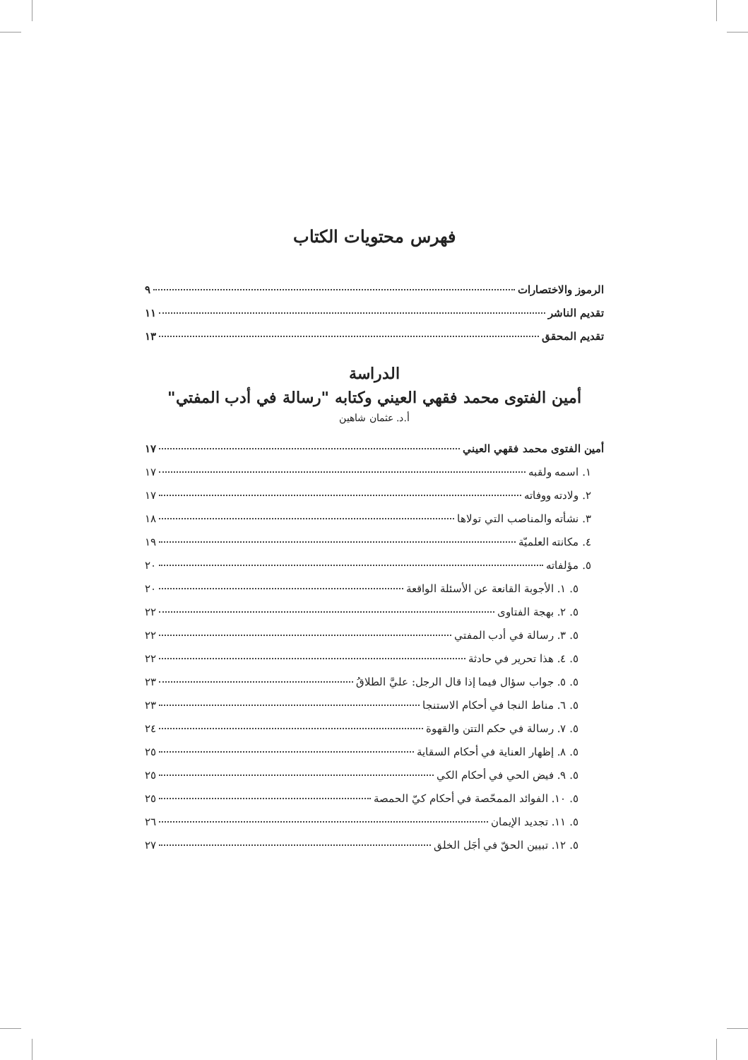فهرس محتويات الكتاب
الرموز والاختصارات ٩
تقديم الناشر ١١
تقديم المحقق ١٣
الدراسة
أمين الفتوى محمد فقهي العيني وكتابه "رسالة في أدب المفتي"
أ.د. عثمان شاهين
أمين الفتوى محمد فقهي العيني ١٧
١. اسمه ولقبه ١٧
٢. ولادته ووفاته ١٧
٣. نشأته والمناصب التي تولاها ١٨
٤. مكانته العلميّة ١٩
٥. مؤلفاته ٢٠
٥. ١. الأجوبة القانعة عن الأسئلة الواقعة ٢٠
٥. ٢. بهجة الفتاوى ٢٢
٥. ٣. رسالة في أدب المفتي ٢٢
٥. ٤. هذا تحرير في حادثة ٢٢
٥. ٥. جواب سؤال فيما إذا قال الرجل: عليَّ الطلاقُ ٢٣
٥. ٦. مناط النجا في أحكام الاستنجا ٢٣
٥. ٧. رسالة في حكم التتن والقهوة ٢٤
٥. ٨. إظهار العناية في أحكام السقاية ٢٥
٥. ٩. فيض الحي في أحكام الكي ٢٥
٥. ١٠. الفوائد الممحّصة في أحكام كيّ الحمصة ٢٥
٥. ١١. تجديد الإيمان ٢٦
٥. ١٢. تبيين الحقّ في أجَل الخلق ٢٧